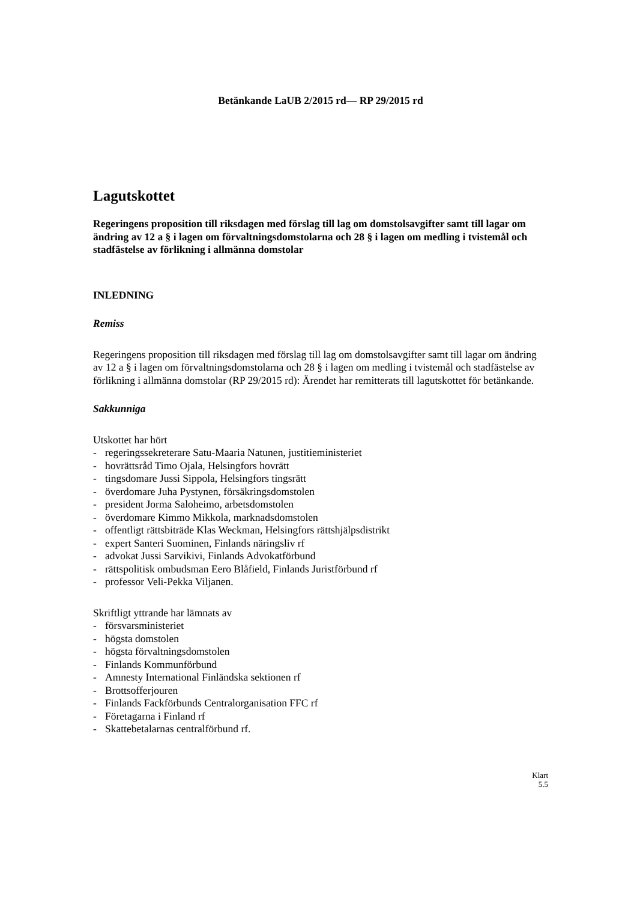Betänkande LaUB 2/2015 rd— RP 29/2015 rd
Lagutskottet
Regeringens proposition till riksdagen med förslag till lag om domstolsavgifter samt till lagar om ändring av 12 a § i lagen om förvaltningsdomstolarna och 28 § i lagen om medling i tvistemål och stadfästelse av förlikning i allmänna domstolar
INLEDNING
Remiss
Regeringens proposition till riksdagen med förslag till lag om domstolsavgifter samt till lagar om ändring av 12 a § i lagen om förvaltningsdomstolarna och 28 § i lagen om medling i tvistemål och stadfästelse av förlikning i allmänna domstolar (RP 29/2015 rd): Ärendet har remitterats till lagutskottet för betänkande.
Sakkunniga
Utskottet har hört
- regeringssekreterare Satu-Maaria Natunen, justitieministeriet
- hovrättsråd Timo Ojala, Helsingfors hovrätt
- tingsdomare Jussi Sippola, Helsingfors tingsrätt
- överdomare Juha Pystynen, försäkringsdomstolen
- president Jorma Saloheimo, arbetsdomstolen
- överdomare Kimmo Mikkola, marknadsdomstolen
- offentligt rättsbiträde Klas Weckman, Helsingfors rättshjälpsdistrikt
- expert Santeri Suominen, Finlands näringsliv rf
- advokat Jussi Sarvikivi, Finlands Advokatförbund
- rättspolitisk ombudsman Eero Blåfield, Finlands Juristförbund rf
- professor Veli-Pekka Viljanen.
Skriftligt yttrande har lämnats av
- försvarsministeriet
- högsta domstolen
- högsta förvaltningsdomstolen
- Finlands Kommunförbund
- Amnesty International Finländska sektionen rf
- Brottsofferjouren
- Finlands Fackförbunds Centralorganisation FFC rf
- Företagarna i Finland rf
- Skattebetalarnas centralförbund rf.
Klart
5.5